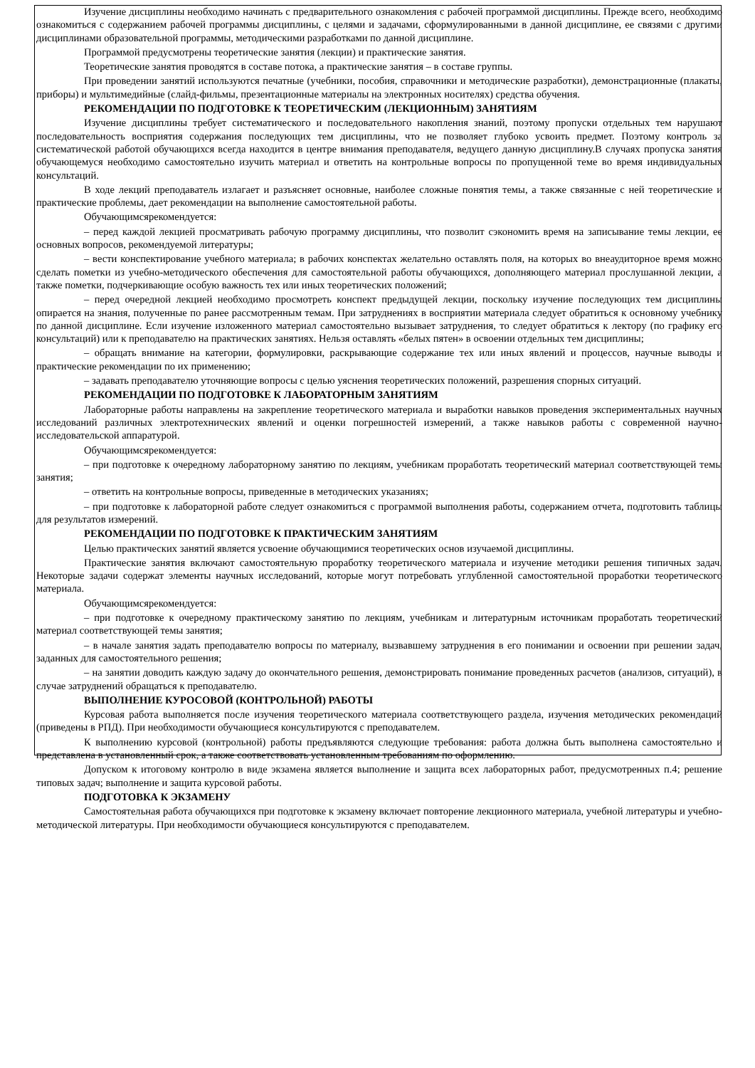Изучение дисциплины необходимо начинать с предварительного ознакомления с рабочей программой дисциплины. Прежде всего, необходимо ознакомиться с содержанием рабочей программы дисциплины, с целями и задачами, сформулированными в данной дисциплине, ее связями с другими дисциплинами образовательной программы, методическими разработками по данной дисциплине.
Программой предусмотрены теоретические занятия (лекции) и практические занятия.
Теоретические занятия проводятся в составе потока, а практические занятия – в составе группы.
При проведении занятий используются печатные (учебники, пособия, справочники и методические разработки), демонстрационные (плакаты, приборы) и мультимедийные (слайд-фильмы, презентационные материалы на электронных носителях) средства обучения.
РЕКОМЕНДАЦИИ ПО ПОДГОТОВКЕ К ТЕОРЕТИЧЕСКИМ (ЛЕКЦИОННЫМ) ЗАНЯТИЯМ
Изучение дисциплины требует систематического и последовательного накопления знаний, поэтому пропуски отдельных тем нарушают последовательность восприятия содержания последующих тем дисциплины, что не позволяет глубоко усвоить предмет. Поэтому контроль за систематической работой обучающихся всегда находится в центре внимания преподавателя, ведущего данную дисциплину.В случаях пропуска занятия обучающемуся необходимо самостоятельно изучить материал и ответить на контрольные вопросы по пропущенной теме во время индивидуальных консультаций.
В ходе лекций преподаватель излагает и разъясняет основные, наиболее сложные понятия темы, а также связанные с ней теоретические и практические проблемы, дает рекомендации на выполнение самостоятельной работы.
Обучающимсярекомендуется:
– перед каждой лекцией просматривать рабочую программу дисциплины, что позволит сэкономить время на записывание темы лекции, ее основных вопросов, рекомендуемой литературы;
– вести конспектирование учебного материала; в рабочих конспектах желательно оставлять поля, на которых во внеаудиторное время можно сделать пометки из учебно-методического обеспечения для самостоятельной работы обучающихся, дополняющего материал прослушанной лекции, а также пометки, подчеркивающие особую важность тех или иных теоретических положений;
– перед очередной лекцией необходимо просмотреть конспект предыдущей лекции, поскольку изучение последующих тем дисциплины опирается на знания, полученные по ранее рассмотренным темам. При затруднениях в восприятии материала следует обратиться к основному учебнику по данной дисциплине. Если изучение изложенного материал самостоятельно вызывает затруднения, то следует обратиться к лектору (по графику его консультаций) или к преподавателю на практических занятиях. Нельзя оставлять «белых пятен» в освоении отдельных тем дисциплины;
– обращать внимание на категории, формулировки, раскрывающие содержание тех или иных явлений и процессов, научные выводы и практические рекомендации по их применению;
– задавать преподавателю уточняющие вопросы с целью уяснения теоретических положений, разрешения спорных ситуаций.
РЕКОМЕНДАЦИИ ПО ПОДГОТОВКЕ К ЛАБОРАТОРНЫМ ЗАНЯТИЯМ
Лабораторные работы направлены на закрепление теоретического материала и выработки навыков проведения экспериментальных научных исследований различных электротехнических явлений и оценки погрешностей измерений, а также навыков работы с современной научно-исследовательской аппаратурой.
Обучающимсярекомендуется:
– при подготовке к очередному лабораторному занятию по лекциям, учебникам проработать теоретический материал соответствующей темы занятия;
– ответить на контрольные вопросы, приведенные в методических указаниях;
– при подготовке к лабораторной работе следует ознакомиться с программой выполнения работы, содержанием отчета, подготовить таблицы для результатов измерений.
РЕКОМЕНДАЦИИ ПО ПОДГОТОВКЕ К ПРАКТИЧЕСКИМ ЗАНЯТИЯМ
Целью практических занятий является усвоение обучающимися теоретических основ изучаемой дисциплины.
Практические занятия включают самостоятельную проработку теоретического материала и изучение методики решения типичных задач. Некоторые задачи содержат элементы научных исследований, которые могут потребовать углубленной самостоятельной проработки теоретического материала.
Обучающимсярекомендуется:
– при подготовке к очередному практическому занятию по лекциям, учебникам и литературным источникам проработать теоретический материал соответствующей темы занятия;
– в начале занятия задать преподавателю вопросы по материалу, вызвавшему затруднения в его понимании и освоении при решении задач, заданных для самостоятельного решения;
– на занятии доводить каждую задачу до окончательного решения, демонстрировать понимание проведенных расчетов (анализов, ситуаций), в случае затруднений обращаться к преподавателю.
ВЫПОЛНЕНИЕ КУРОСОВОЙ (КОНТРОЛЬНОЙ) РАБОТЫ
Курсовая работа выполняется после изучения теоретического материала соответствующего раздела, изучения методических рекомендаций (приведены в РПД). При необходимости обучающиеся консультируются с преподавателем.
К выполнению курсовой (контрольной) работы предъявляются следующие требования: работа должна быть выполнена самостоятельно и представлена в установленный срок, а также соответствовать установленным требованиям по оформлению.
Допуском к итоговому контролю в виде экзамена является выполнение и защита всех лабораторных работ, предусмотренных п.4; решение типовых задач; выполнение и защита курсовой работы.
ПОДГОТОВКА К ЭКЗАМЕНУ
Самостоятельная работа обучающихся при подготовке к экзамену включает повторение лекционного материала, учебной литературы и учебно-методической литературы. При необходимости обучающиеся консультируются с преподавателем.